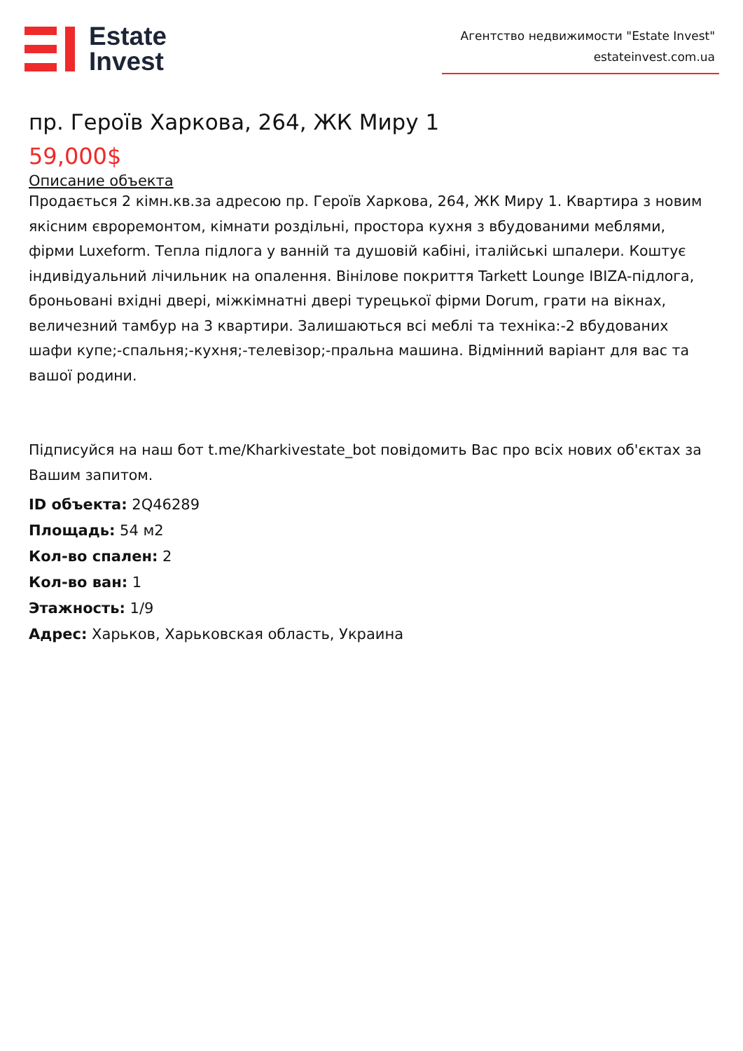Estate
Invest
Агентство недвижимости "Estate Invest"
estateinvest.com.ua
пр. Героїв Харкова, 264, ЖК Миру 1
59,000$
Описание объекта
Продається 2 кімн.кв.за адресою пр. Героїв Харкова, 264, ЖК Миру 1. Квартира з новим якісним євроремонтом, кімнати роздільні, простора кухня з вбудованими меблями, фірми Luxeform. Тепла підлога у ванній та душовій кабіні, італійські шпалери. Коштує індивідуальний лічильник на опалення. Вінілове покриття Tarkett Lounge IBIZA-підлога, броньовані вхідні двері, міжкімнатні двері турецької фірми Dorum, грати на вікнах, величезний тамбур на 3 квартири. Залишаються всі меблі та техніка:-2 вбудованих шафи купе;-спальня;-кухня;-телевізор;-пральна машина. Відмінний варіант для вас та вашої родини.
Підписуйся на наш бот t.me/Kharkivestate_bot повідомить Вас про всіх нових об'єктах за Вашим запитом.
ID объекта: 2Q46289
Площадь: 54 м2
Кол-во спален: 2
Кол-во ван: 1
Этажность: 1/9
Адрес: Харьков, Харьковская область, Украина